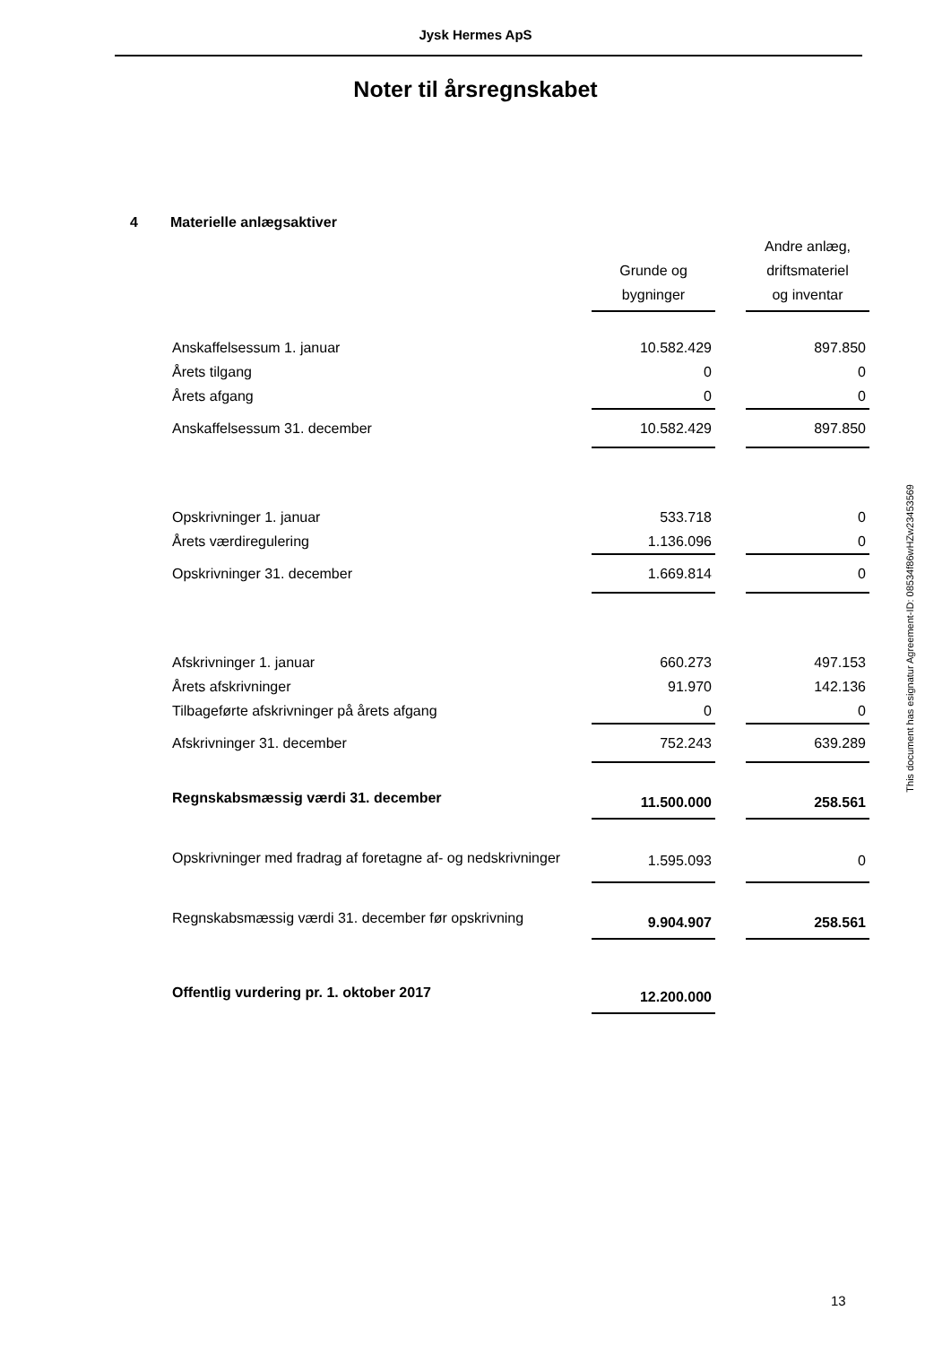Jysk Hermes ApS
Noter til årsregnskabet
4 Materielle anlægsaktiver
| | Grunde og bygninger | | Andre anlæg, driftsmateriel og inventar |
| Anskaffelsessum 1. januar | 10.582.429 | | 897.850 |
| Årets tilgang | 0 | | 0 |
| Årets afgang | 0 | | 0 |
| Anskaffelsessum 31. december | 10.582.429 | | 897.850 |
| Opskrivninger 1. januar | 533.718 | | 0 |
| Årets værdiregulering | 1.136.096 | | 0 |
| Opskrivninger 31. december | 1.669.814 | | 0 |
| Afskrivninger 1. januar | 660.273 | | 497.153 |
| Årets afskrivninger | 91.970 | | 142.136 |
| Tilbageførte afskrivninger på årets afgang | 0 | | 0 |
| Afskrivninger 31. december | 752.243 | | 639.289 |
| Regnskabsmæssig værdi 31. december | 11.500.000 | | 258.561 |
| Opskrivninger med fradrag af foretagne af- og nedskrivninger | 1.595.093 | | 0 |
| Regnskabsmæssig værdi 31. december før opskrivning | 9.904.907 | | 258.561 |
| Offentlig vurdering pr. 1. oktober 2017 | 12.200.000 | | |
This document has esignatur Agreement-ID: 08534f86wHZw23453569
13